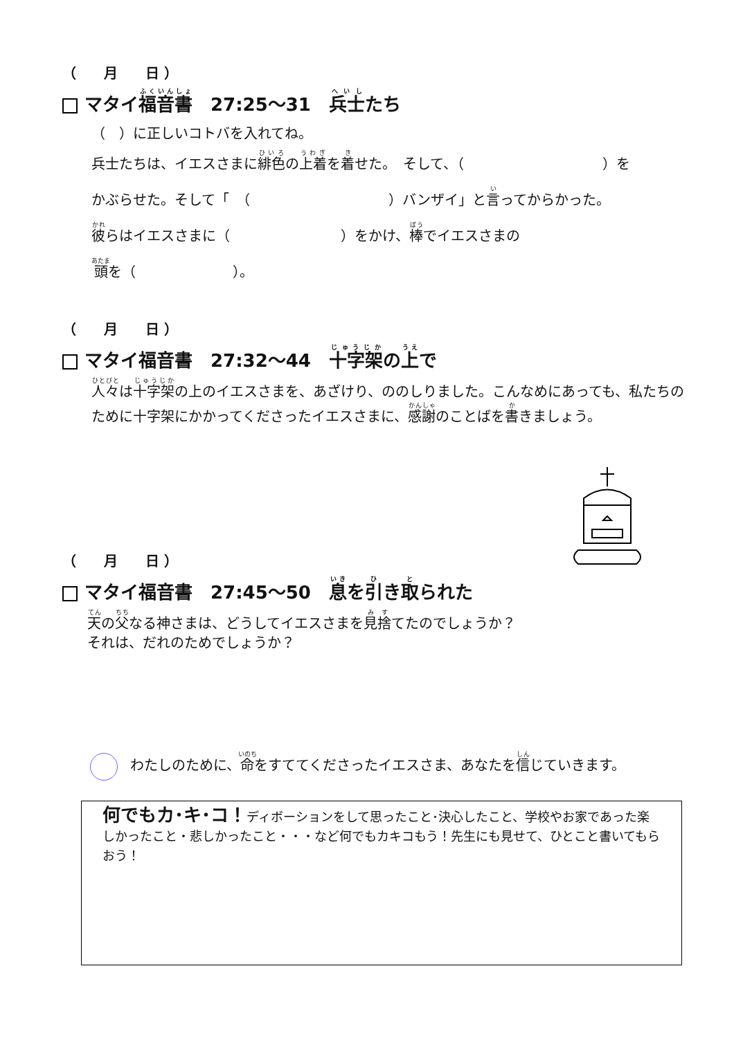（　　月　　日 ）
マタイ福音書　27:25～31　兵士たち
（　）に正しいコトバを入れてね。
兵士たちは、イエスさまに緋色の上着を着せた。　そして、（　　　　　　　　　　）を
かぶらせた。そして「　（　　　　　　　　　　）バンザイ」と言ってからかった。
彼らはイエスさまに（　　　　　　　　）をかけ、棒でイエスさまの
頭を（　　　　　　　）。
（　　月　　日 ）
マタイ福音書　27:32～44　十字架の上で
人々は十字架の上のイエスさまを、あざけり、ののしりました。こんなめにあっても、私たちのために十字架にかかってくださったイエスさまに、感謝のことばを書きましょう。
（　　月　　日 ）
マタイ福音書　27:45～50　息を引き取られた
天の父なる神さまは、どうしてイエスさまを見捨てたのでしょうか？
それは、だれのためでしょうか？
わたしのために、命をすててくださったイエスさま、あなたを信じていきます。
何でもカ･キ･コ！ディボーションをして思ったこと･決心したこと、学校やお家であった楽しかったこと・悲しかったこと・・・など何でもカキコもう！先生にも見せて、ひとこと書いてもらおう！